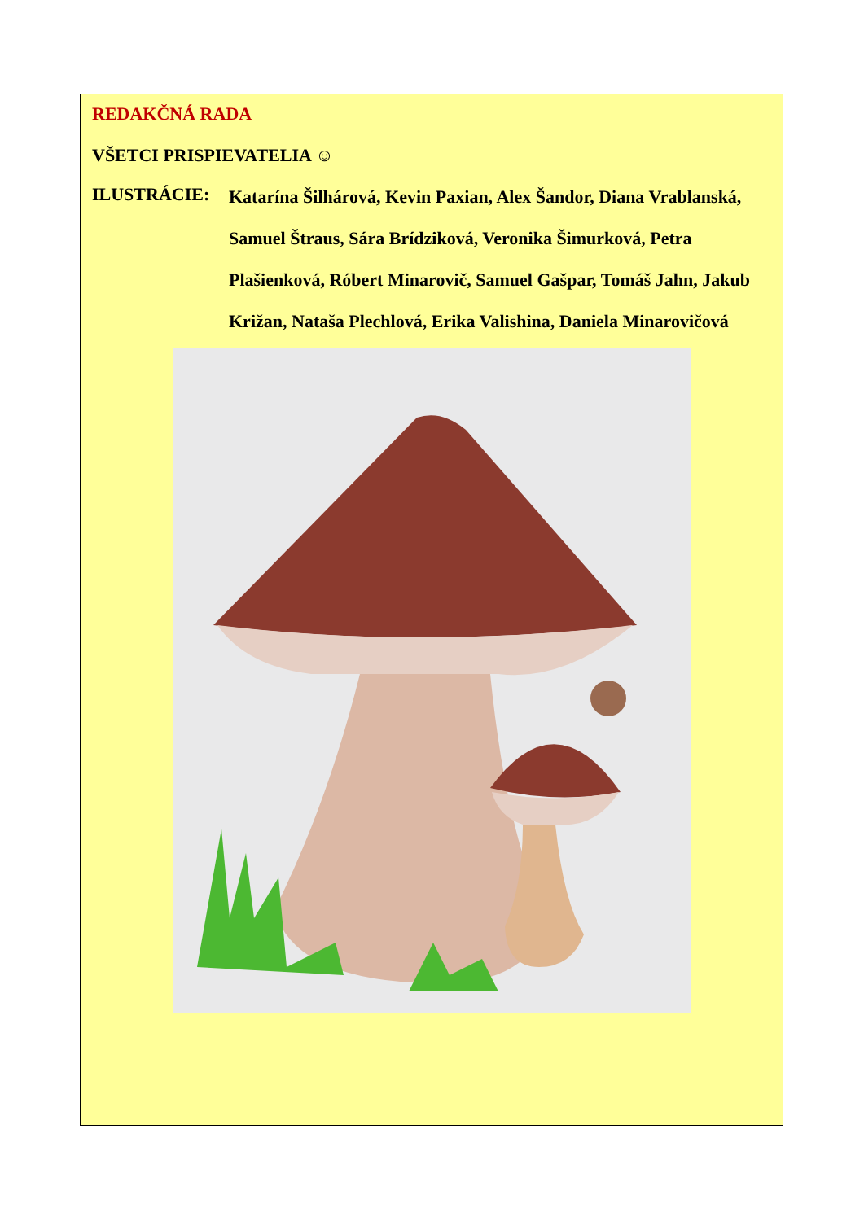REDAKČNÁ RADA
VŠETCI PRISPIEVATELIA ☺
ILUSTRÁCIE: Katarína Šilhárová, Kevin Paxian, Alex Šandor, Diana Vrablanská, Samuel Štraus, Sára Brídziková, Veronika Šimurková, Petra Plašienková, Róbert Minarovič, Samuel Gašpar, Tomáš Jahn, Jakub Križan, Nataša Plechlová, Erika Valishina, Daniela Minarovičová